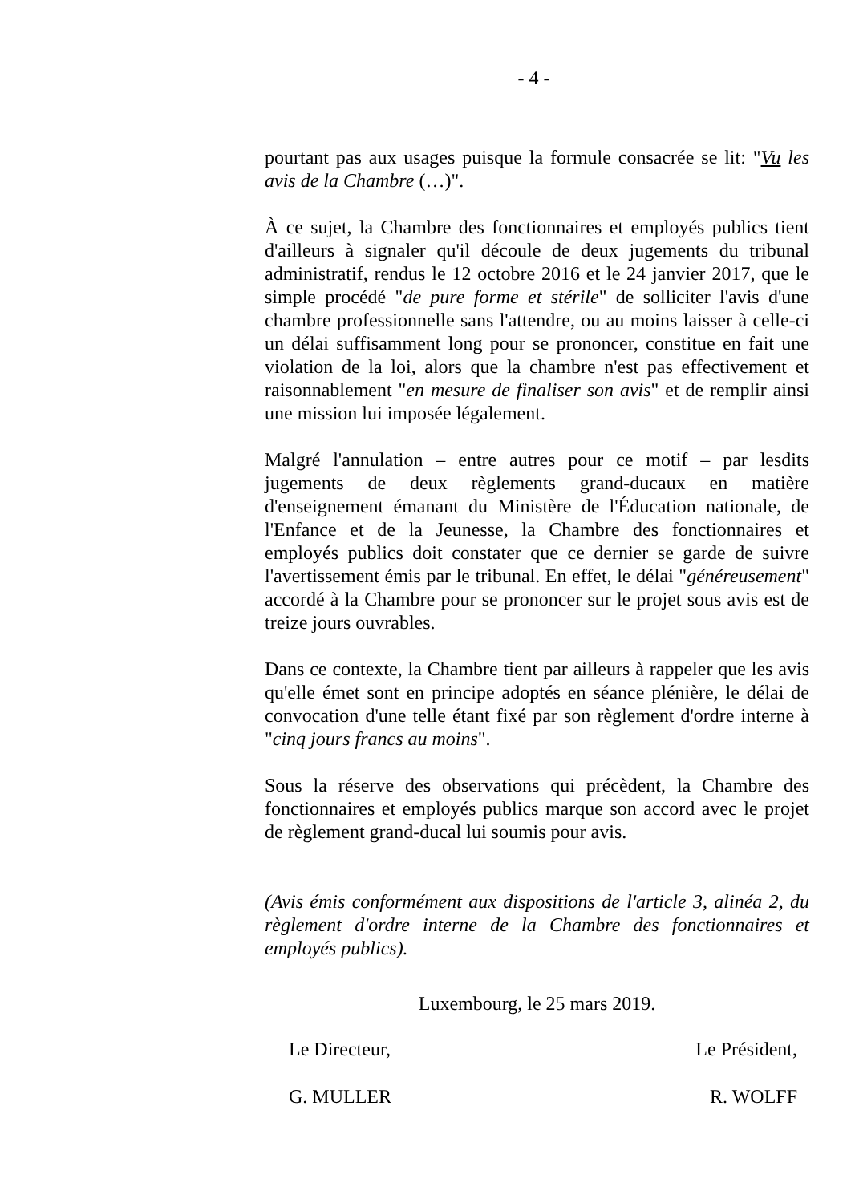- 4 -
pourtant pas aux usages puisque la formule consacrée se lit: "Vu les avis de la Chambre (…)".
À ce sujet, la Chambre des fonctionnaires et employés publics tient d'ailleurs à signaler qu'il découle de deux jugements du tribunal administratif, rendus le 12 octobre 2016 et le 24 janvier 2017, que le simple procédé "de pure forme et stérile" de solliciter l'avis d'une chambre professionnelle sans l'attendre, ou au moins laisser à celle-ci un délai suffisamment long pour se prononcer, constitue en fait une violation de la loi, alors que la chambre n'est pas effectivement et raisonnablement "en mesure de finaliser son avis" et de remplir ainsi une mission lui imposée légalement.
Malgré l'annulation – entre autres pour ce motif – par lesdits jugements de deux règlements grand-ducaux en matière d'enseignement émanant du Ministère de l'Éducation nationale, de l'Enfance et de la Jeunesse, la Chambre des fonctionnaires et employés publics doit constater que ce dernier se garde de suivre l'avertissement émis par le tribunal. En effet, le délai "généreusement" accordé à la Chambre pour se prononcer sur le projet sous avis est de treize jours ouvrables.
Dans ce contexte, la Chambre tient par ailleurs à rappeler que les avis qu'elle émet sont en principe adoptés en séance plénière, le délai de convocation d'une telle étant fixé par son règlement d'ordre interne à "cinq jours francs au moins".
Sous la réserve des observations qui précèdent, la Chambre des fonctionnaires et employés publics marque son accord avec le projet de règlement grand-ducal lui soumis pour avis.
(Avis émis conformément aux dispositions de l'article 3, alinéa 2, du règlement d'ordre interne de la Chambre des fonctionnaires et employés publics).
Luxembourg, le 25 mars 2019.
Le Directeur, Le Président,
G. MULLER R. WOLFF